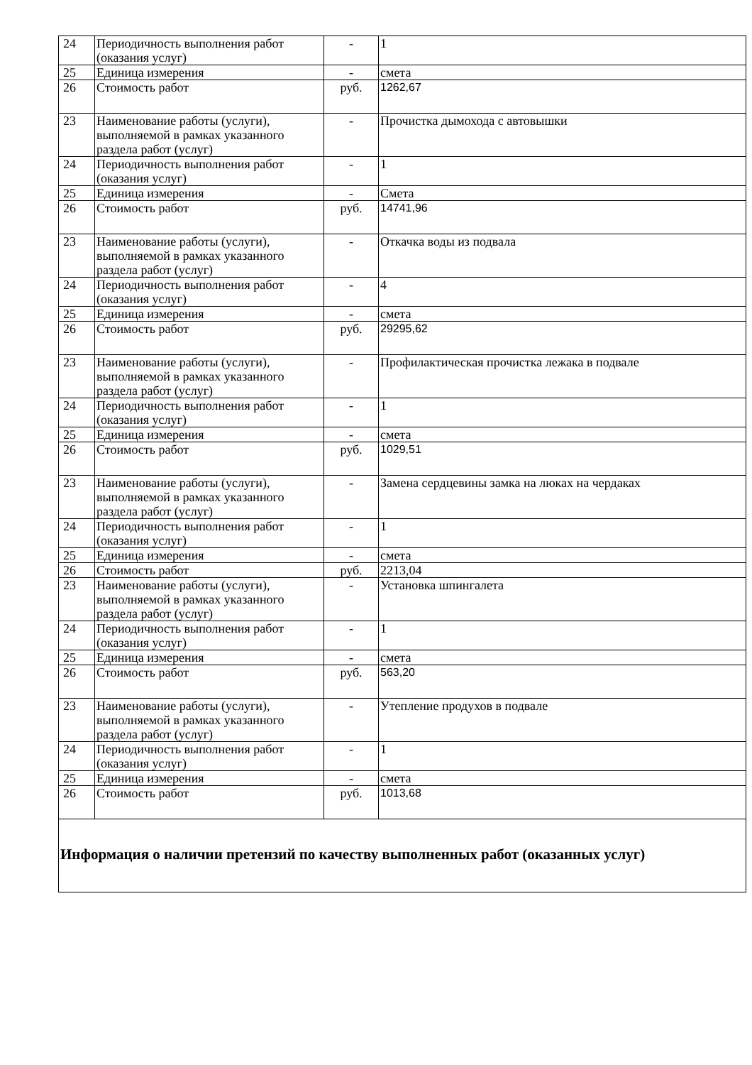| 24 | Периодичность выполнения работ (оказания услуг) | - | 1 |
| 25 | Единица измерения | - | смета |
| 26 | Стоимость работ | руб. | 1262,67 |
| 23 | Наименование работы (услуги), выполняемой в рамках указанного раздела работ (услуг) | - | Прочистка дымохода с автовышки |
| 24 | Периодичность выполнения работ (оказания услуг) | - | 1 |
| 25 | Единица измерения | - | Смета |
| 26 | Стоимость работ | руб. | 14741,96 |
| 23 | Наименование работы (услуги), выполняемой в рамках указанного раздела работ (услуг) | - | Откачка воды из подвала |
| 24 | Периодичность выполнения работ (оказания услуг) | - | 4 |
| 25 | Единица измерения | - | смета |
| 26 | Стоимость работ | руб. | 29295,62 |
| 23 | Наименование работы (услуги), выполняемой в рамках указанного раздела работ (услуг) | - | Профилактическая прочистка лежака в подвале |
| 24 | Периодичность выполнения работ (оказания услуг) | - | 1 |
| 25 | Единица измерения | - | смета |
| 26 | Стоимость работ | руб. | 1029,51 |
| 23 | Наименование работы (услуги), выполняемой в рамках указанного раздела работ (услуг) | - | Замена сердцевины замка на люках на чердаках |
| 24 | Периодичность выполнения работ (оказания услуг) | - | 1 |
| 25 | Единица измерения | - | смета |
| 26 | Стоимость работ | руб. | 2213,04 |
| 23 | Наименование работы (услуги), выполняемой в рамках указанного раздела работ (услуг) | - | Установка шпингалета |
| 24 | Периодичность выполнения работ (оказания услуг) | - | 1 |
| 25 | Единица измерения | - | смета |
| 26 | Стоимость работ | руб. | 563,20 |
| 23 | Наименование работы (услуги), выполняемой в рамках указанного раздела работ (услуг) | - | Утепление продухов в подвале |
| 24 | Периодичность выполнения работ (оказания услуг) | - | 1 |
| 25 | Единица измерения | - | смета |
| 26 | Стоимость работ | руб. | 1013,68 |
| Информация о наличии претензий по качеству выполненных работ (оказанных услуг) | | | |